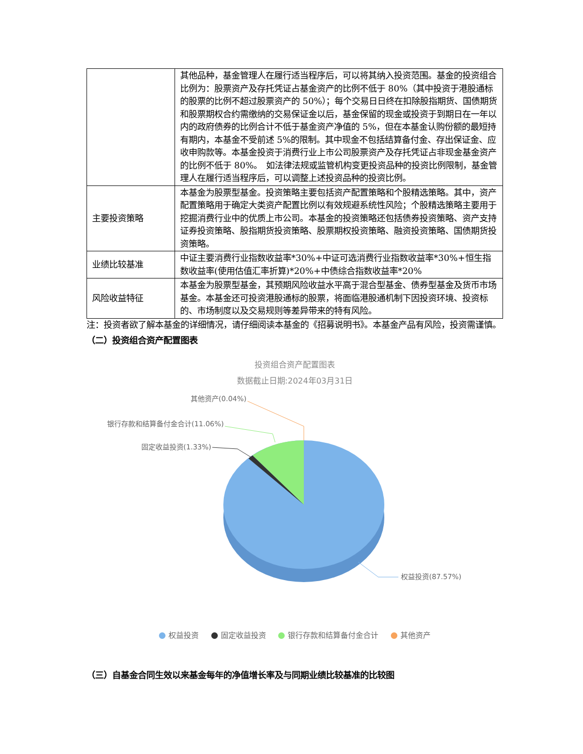| | 其他品种，基金管理人在履行适当程序后，可以将其纳入投资范围。基金的投资组合比例为：股票资产及存托凭证占基金资产的比例不低于 80%（其中投资于港股通标的股票的比例不超过股票资产的 50%）；每个交易日日终在扣除股指期货、国债期货和股票期权合约需缴纳的交易保证金以后，基金保留的现金或投资于到期日在一年以内的政府债券的比例合计不低于基金资产净值的 5%，但在本基金认购份额的最短持有期内，本基金不受前述 5%的限制。其中现金不包括结算备付金、存出保证金、应收申购款等。本基金投资于消费行业上市公司股票资产及存托凭证占非现金基金资产的比例不低于 80%。 如法律法规或监管机构变更投资品种的投资比例限制，基金管理人在履行适当程序后，可以调整上述投资品种的投资比例。 |
| 主要投资策略 | 本基金为股票型基金。投资策略主要包括资产配置策略和个股精选策略。其中，资产配置策略用于确定大类资产配置比例以有效规避系统性风险；个股精选策略主要用于挖掘消费行业中的优质上市公司。本基金的投资策略还包括债券投资策略、资产支持证券投资策略、股指期货投资策略、股票期权投资策略、融资投资策略、国债期货投资策略。 |
| 业绩比较基准 | 中证主要消费行业指数收益率*30%+中证可选消费行业指数收益率*30%+恒生指数收益率(使用估值汇率折算)*20%+中债综合指数收益率*20% |
| 风险收益特征 | 本基金为股票型基金，其预期风险收益水平高于混合型基金、债券型基金及货币市场基金。本基金还可投资港股通标的股票，将面临港股通机制下因投资环境、投资标的、市场制度以及交易规则等差异带来的特有风险。 |
注：投资者欲了解本基金的详细情况，请仔细阅读本基金的《招募说明书》。本基金产品有风险，投资需谨慎。
（二）投资组合资产配置图表
投资组合资产配置图表
数据截止日期:2024年03月31日
其他资产(0.04%)
银行存款和结算备付金合计(11.06%)
固定收益投资(1.33%)
权益投资(87.57%)
权益投资 固定收益投资 银行存款和结算备付金合计 其他资产
（三）自基金合同生效以来基金每年的净值增长率及与同期业绩比较基准的比较图